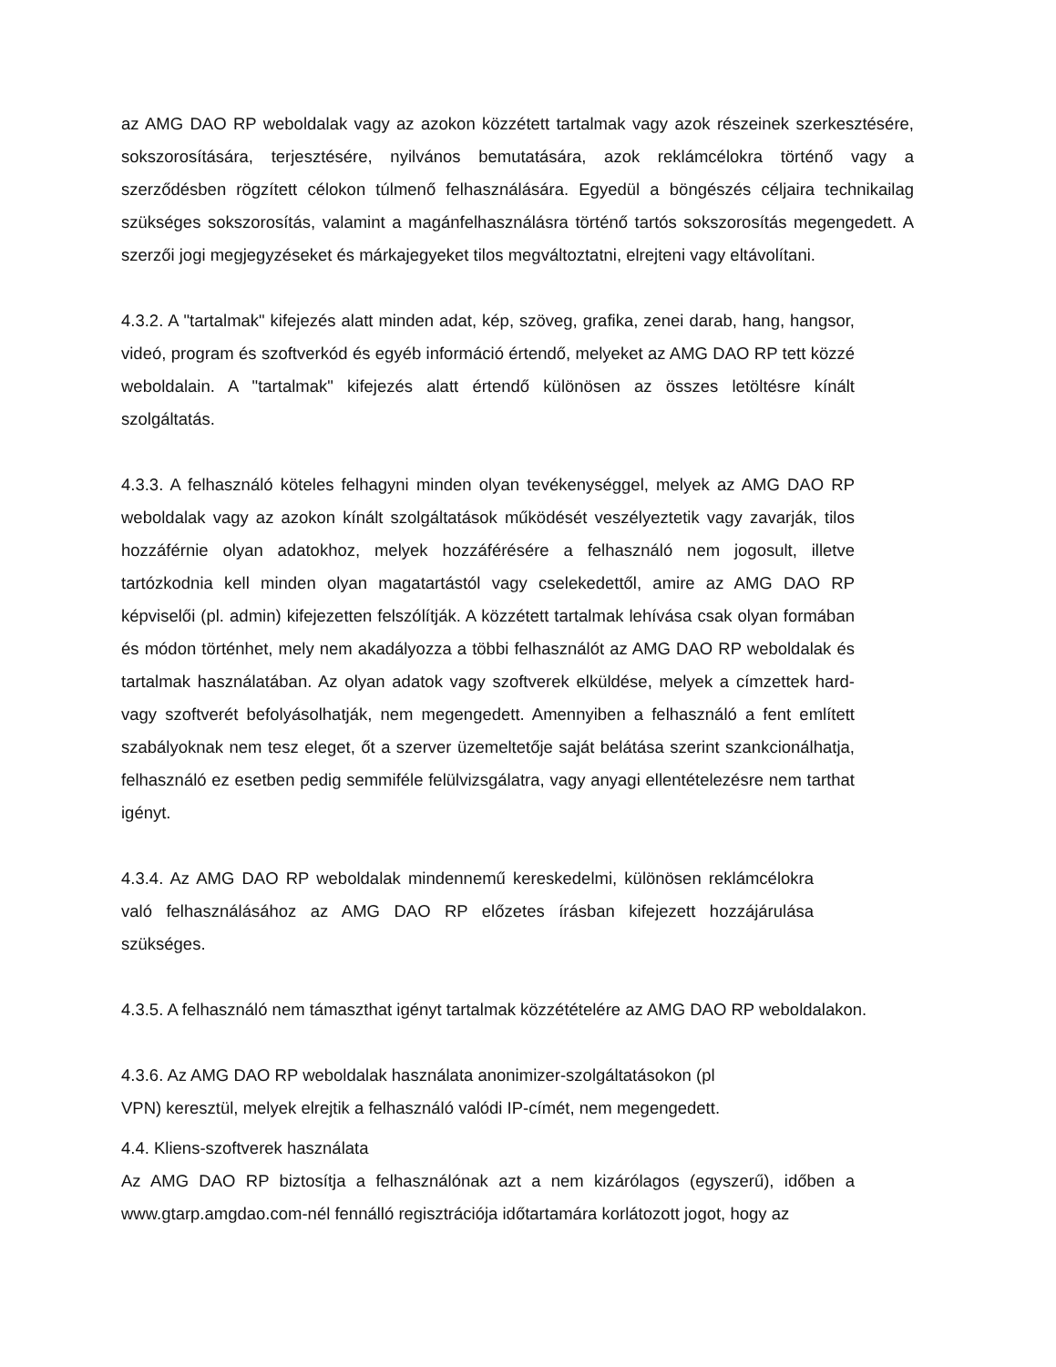az AMG DAO RP weboldalak vagy az azokon közzétett tartalmak vagy azok részeinek szerkesztésére, sokszorosítására, terjesztésére, nyilvános bemutatására, azok reklámcélokra történő vagy a szerződésben rögzített célokon túlmenő felhasználására. Egyedül a böngészés céljaira technikailag szükséges sokszorosítás, valamint a magánfelhasználásra történő tartós sokszorosítás megengedett. A szerzői jogi megjegyzéseket és márkajegyeket tilos megváltoztatni, elrejteni vagy eltávolítani.
4.3.2. A "tartalmak" kifejezés alatt minden adat, kép, szöveg, grafika, zenei darab, hang, hangsor, videó, program és szoftverkód és egyéb információ értendő, melyeket az AMG DAO RP tett közzé weboldalain. A "tartalmak" kifejezés alatt értendő különösen az összes letöltésre kínált szolgáltatás.
4.3.3. A felhasználó köteles felhagyni minden olyan tevékenységgel, melyek az AMG DAO RP weboldalak vagy az azokon kínált szolgáltatások működését veszélyeztetik vagy zavarják, tilos hozzáférnie olyan adatokhoz, melyek hozzáférésére a felhasználó nem jogosult, illetve tartózkodnia kell minden olyan magatartástól vagy cselekedettől, amire az AMG DAO RP képviselői (pl. admin) kifejezetten felszólítják. A közzétett tartalmak lehívása csak olyan formában és módon történhet, mely nem akadályozza a többi felhasználót az AMG DAO RP weboldalak és tartalmak használatában. Az olyan adatok vagy szoftverek elküldése, melyek a címzettek hard- vagy szoftverét befolyásolhatják, nem megengedett. Amennyiben a felhasználó a fent említett szabályoknak nem tesz eleget, őt a szerver üzemeltetője saját belátása szerint szankcionálhatja, felhasználó ez esetben pedig semmiféle felülvizsgálatra, vagy anyagi ellentételezésre nem tarthat igényt.
4.3.4. Az AMG DAO RP weboldalak mindennemű kereskedelmi, különösen reklámcélokra való felhasználásához az AMG DAO RP előzetes írásban kifejezett hozzájárulása szükséges.
4.3.5. A felhasználó nem támaszthat igényt tartalmak közzétételére az AMG DAO RP weboldalakon.
4.3.6. Az AMG DAO RP weboldalak használata anonimizer-szolgáltatásokon (pl
VPN) keresztül, melyek elrejtik a felhasználó valódi IP-címét, nem megengedett.
4.4. Kliens-szoftverek használata
Az AMG DAO RP biztosítja a felhasználónak azt a nem kizárólagos (egyszerű), időben a www.gtarp.amgdao.com-nél fennálló regisztrációja időtartamára korlátozott jogot, hogy az